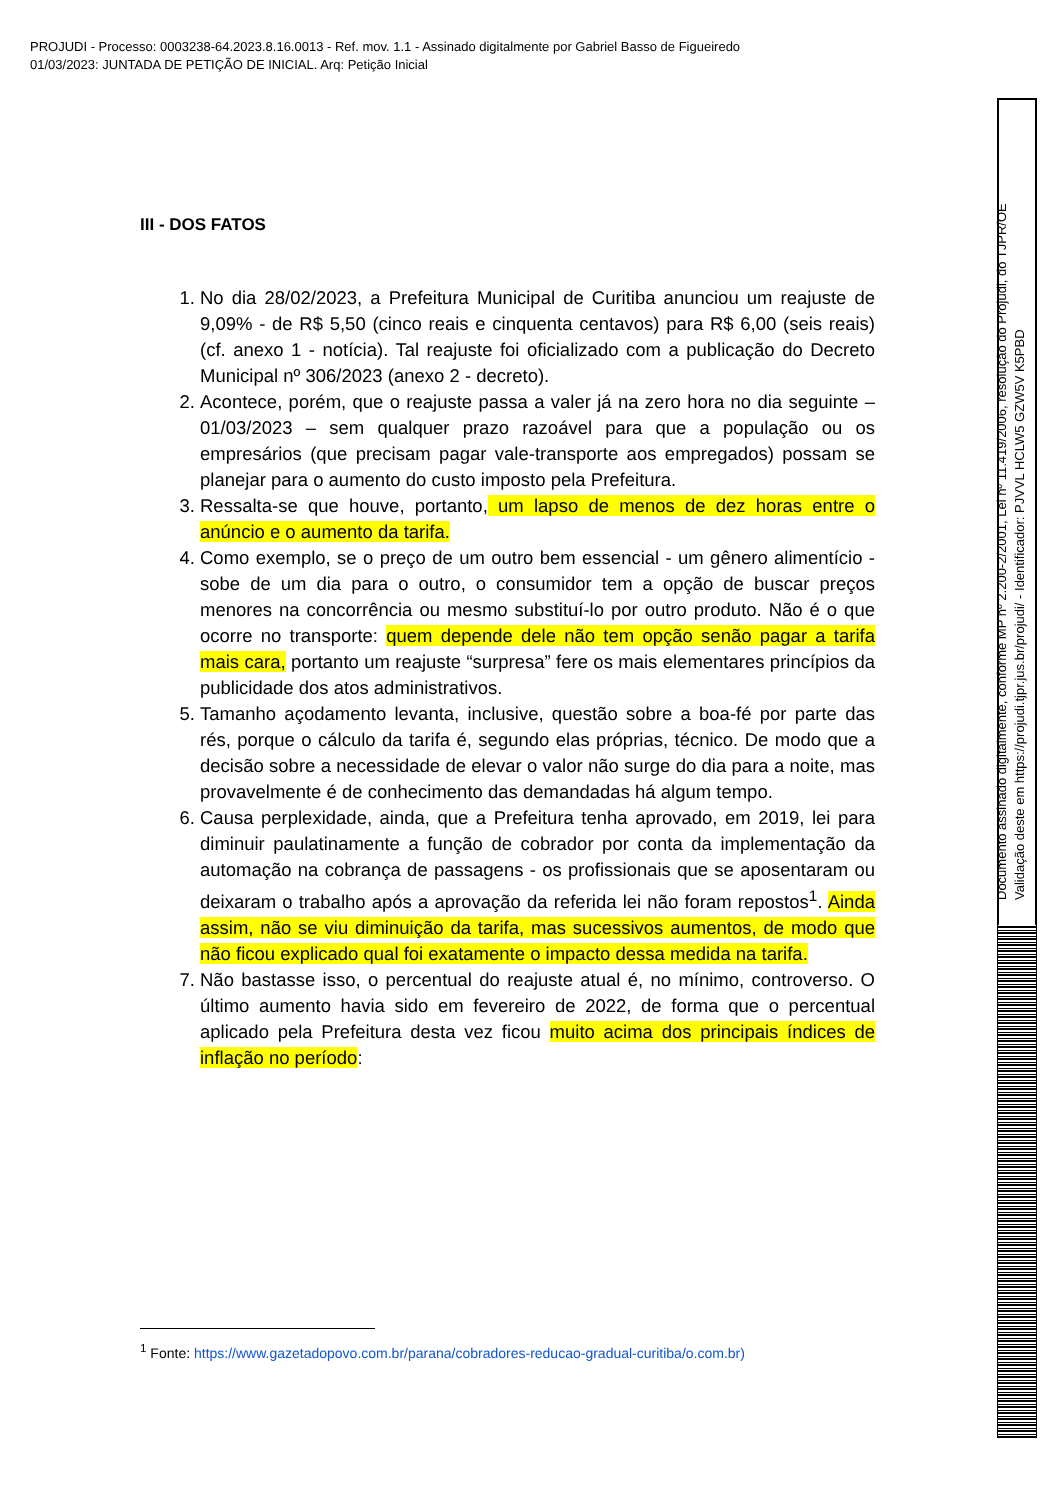PROJUDI - Processo: 0003238-64.2023.8.16.0013 - Ref. mov. 1.1 - Assinado digitalmente por Gabriel Basso de Figueiredo
01/03/2023: JUNTADA DE PETIÇÃO DE INICIAL. Arq: Petição Inicial
III - DOS FATOS
1. No dia 28/02/2023, a Prefeitura Municipal de Curitiba anunciou um reajuste de 9,09% - de R$ 5,50 (cinco reais e cinquenta centavos) para R$ 6,00 (seis reais) (cf. anexo 1 - notícia). Tal reajuste foi oficializado com a publicação do Decreto Municipal nº 306/2023 (anexo 2 - decreto).
2. Acontece, porém, que o reajuste passa a valer já na zero hora no dia seguinte – 01/03/2023 – sem qualquer prazo razoável para que a população ou os empresários (que precisam pagar vale-transporte aos empregados) possam se planejar para o aumento do custo imposto pela Prefeitura.
3. Ressalta-se que houve, portanto, um lapso de menos de dez horas entre o anúncio e o aumento da tarifa.
4. Como exemplo, se o preço de um outro bem essencial - um gênero alimentício - sobe de um dia para o outro, o consumidor tem a opção de buscar preços menores na concorrência ou mesmo substituí-lo por outro produto. Não é o que ocorre no transporte: quem depende dele não tem opção senão pagar a tarifa mais cara, portanto um reajuste “surpresa” fere os mais elementares princípios da publicidade dos atos administrativos.
5. Tamanho açodamento levanta, inclusive, questão sobre a boa-fé por parte das rés, porque o cálculo da tarifa é, segundo elas próprias, técnico. De modo que a decisão sobre a necessidade de elevar o valor não surge do dia para a noite, mas provavelmente é de conhecimento das demandadas há algum tempo.
6. Causa perplexidade, ainda, que a Prefeitura tenha aprovado, em 2019, lei para diminuir paulatinamente a função de cobrador por conta da implementação da automação na cobrança de passagens - os profissionais que se aposentaram ou deixaram o trabalho após a aprovação da referida lei não foram repostos<sup>1</sup>. Ainda assim, não se viu diminuição da tarifa, mas sucessivos aumentos, de modo que não ficou explicado qual foi exatamente o impacto dessa medida na tarifa.
7. Não bastasse isso, o percentual do reajuste atual é, no mínimo, controverso. O último aumento havia sido em fevereiro de 2022, de forma que o percentual aplicado pela Prefeitura desta vez ficou muito acima dos principais índices de inflação no período:
<sup>1</sup> Fonte: https://www.gazetadopovo.com.br/parana/cobradores-reducao-gradual-curitiba/o.com.br)
Documento assinado digitalmente, conforme MP nº 2.200-2/2001, Lei nº 11.419/2006, resolução do Projudi, do TJPR/OE
Validação deste em https://projudi.tjpr.jus.br/projudi/ - Identificador: PJVVL HCLW5 GZW5V K5PBD